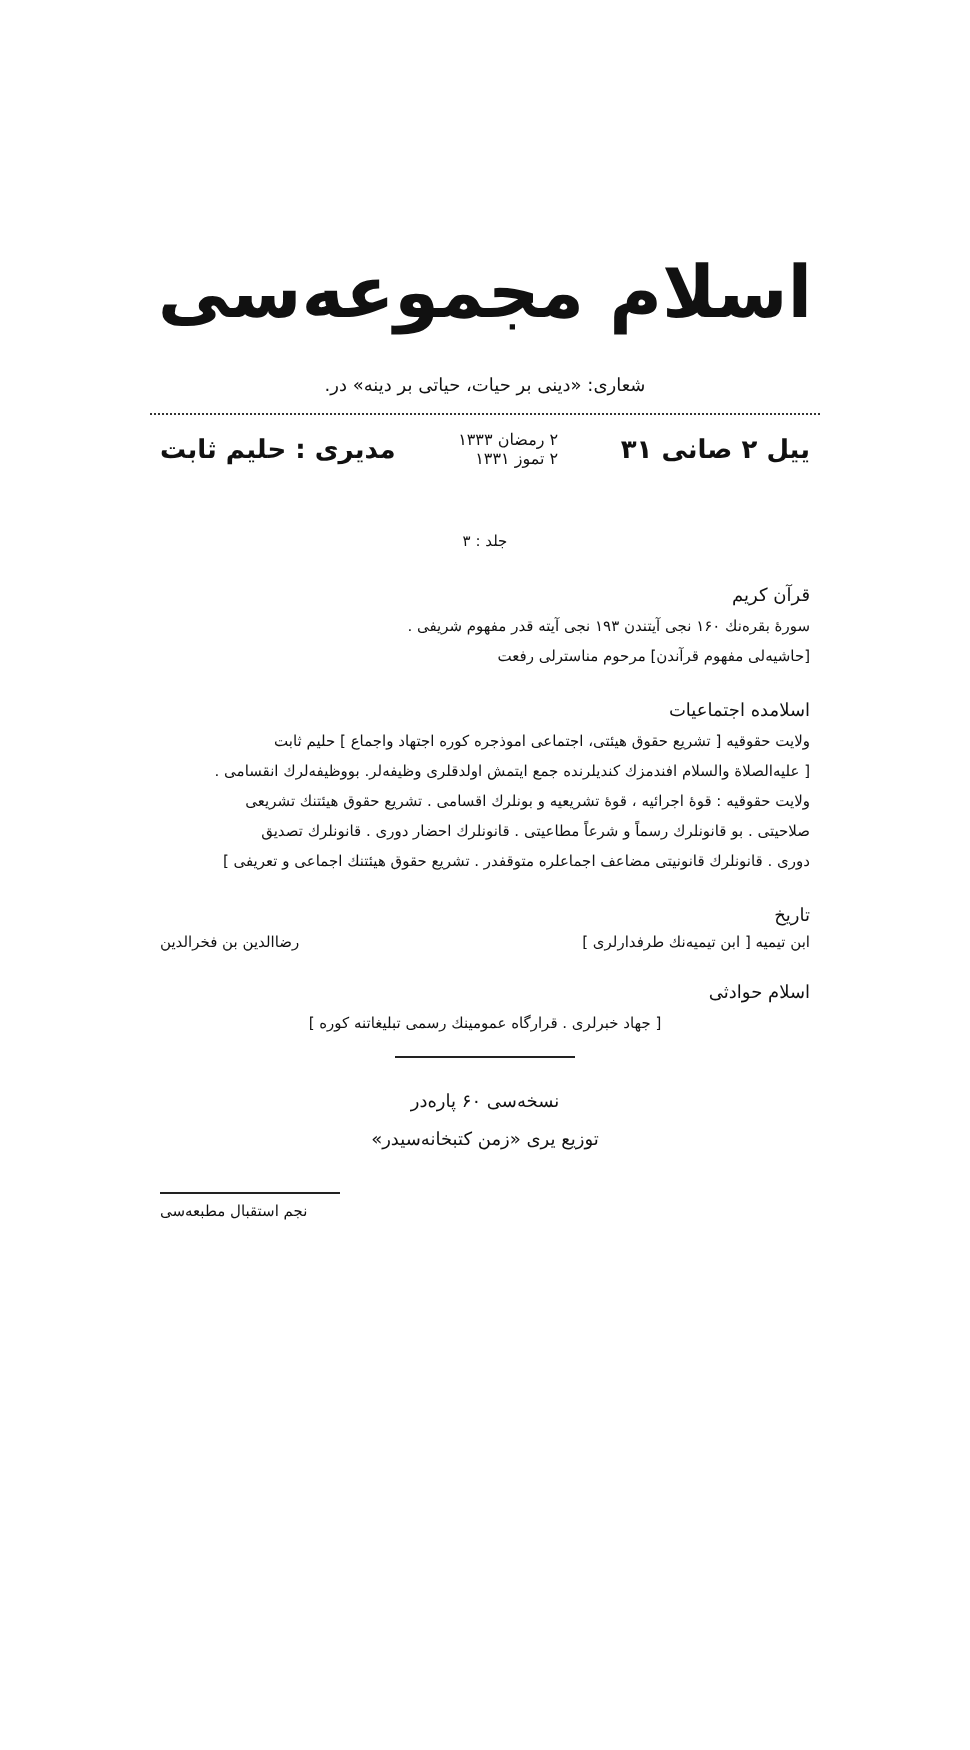اسلام مجموعه‌سی
شعاری: «دینی بر حیات، حیاتی بر دینه» در.
ییل ۲ صانی ۳۱ ۲ رمضان ۱۳۳۳
۲ تموز ۱۳۳۱ مدیری : حلیم ثابت
جلد : ۳
قرآن کریم
سورهٔ بقره‌نك ۱۶۰ نجی آیتندن ۱۹۳ نجی آیته قدر مفهوم شریفی .
[حاشیه‌لی مفهوم قرآندن] مرحوم مناسترلی رفعت
اسلامده اجتماعیات
ولایت حقوقیه [ تشریع حقوق هیئتی، اجتماعی اموذجره کوره اجتهاد واجماع ] حلیم ثابت
[ علیه‌الصلاة والسلام افندمزك کندیلرنده جمع ایتمش اولدقلری وظیفه‌لر. بووظیفه‌لرك انقسامی .
ولایت حقوقیه : قوهٔ اجرائیه ، قوهٔ تشریعیه و بونلرك اقسامی . تشریع حقوق هیئتنك تشریعی
صلاحیتی . بو قانونلرك رسماً و شرعاً مطاعیتی . قانونلرك احضار دوری . قانونلرك تصدیق
دوری . قانونلرك قانونیتی مضاعف اجماعلره متوقفدر . تشریع حقوق هیئتنك اجماعی و تعریفی ]
تاریخ
ابن تیمیه [ ابن تیمیه‌نك طرفدارلری ] رضاالدین بن فخرالدین
اسلام حوادثی
[ جهاد خبرلری . قرارگاه عمومینك رسمی تبلیغاتنه کوره ]
نسخه‌سی ۶۰ پاره‌در
توزیع یری «زمن کتبخانه‌سیدر»
نجم استقبال مطبعه‌سی